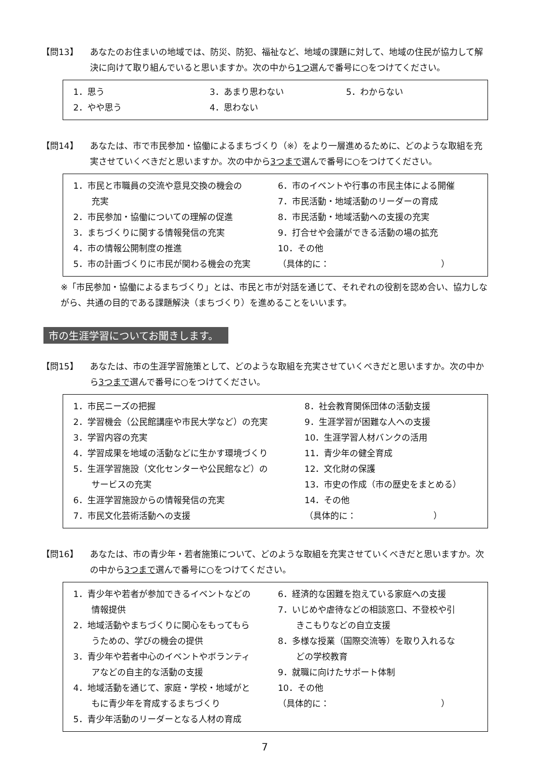【問13】 あなたのお住まいの地域では、防災、防犯、福祉など、地域の課題に対して、地域の住民が協力して解決に向けて取り組んでいると思いますか。次の中から1つ選んで番号に○をつけてください。
1．思う
2．やや思う
3．あまり思わない
4．思わない
5．わからない
【問14】 あなたは、市で市民参加・協働によるまちづくり（※）をより一層進めるために、どのような取組を充実させていくべきだと思いますか。次の中から3つまで選んで番号に○をつけてください。
1．市民と市職員の交流や意見交換の機会の
充実
2．市民参加・協働についての理解の促進
3．まちづくりに関する情報発信の充実
4．市の情報公開制度の推進
5．市の計画づくりに市民が関わる機会の充実
6．市のイベントや行事の市民主体による開催
7．市民活動・地域活動のリーダーの育成
8．市民活動・地域活動への支援の充実
9．打合せや会議ができる活動の場の拡充
10．その他
（具体的に：　　　　　　　　　　　　　）
※「市民参加・協働によるまちづくり」とは、市民と市が対話を通じて、それぞれの役割を認め合い、協力しながら、共通の目的である課題解決（まちづくり）を進めることをいいます。
市の生涯学習についてお聞きします。
【問15】 あなたは、市の生涯学習施策として、どのような取組を充実させていくべきだと思いますか。次の中から3つまで選んで番号に○をつけてください。
1．市民ニーズの把握
2．学習機会（公民館講座や市民大学など）の充実
3．学習内容の充実
4．学習成果を地域の活動などに生かす環境づくり
5．生涯学習施設（文化センターや公民館など）の
サービスの充実
6．生涯学習施設からの情報発信の充実
7．市民文化芸術活動への支援
8．社会教育関係団体の活動支援
9．生涯学習が困難な人への支援
10．生涯学習人材バンクの活用
11．青少年の健全育成
12．文化財の保護
13．市史の作成（市の歴史をまとめる）
14．その他
（具体的に：　　　　　　　　　）
【問16】 あなたは、市の青少年・若者施策について、どのような取組を充実させていくべきだと思いますか。次の中から3つまで選んで番号に○をつけてください。
1．青少年や若者が参加できるイベントなどの
情報提供
2．地域活動やまちづくりに関心をもってもら
うための、学びの機会の提供
3．青少年や若者中心のイベントやボランティ
アなどの自主的な活動の支援
4．地域活動を通じて、家庭・学校・地域がと
もに青少年を育成するまちづくり
5．青少年活動のリーダーとなる人材の育成
6．経済的な困難を抱えている家庭への支援
7．いじめや虐待などの相談窓口、不登校や引
きこもりなどの自立支援
8．多様な授業（国際交流等）を取り入れるな
どの学校教育
9．就職に向けたサポート体制
10．その他
（具体的に：　　　　　　　　　　　　　）
7